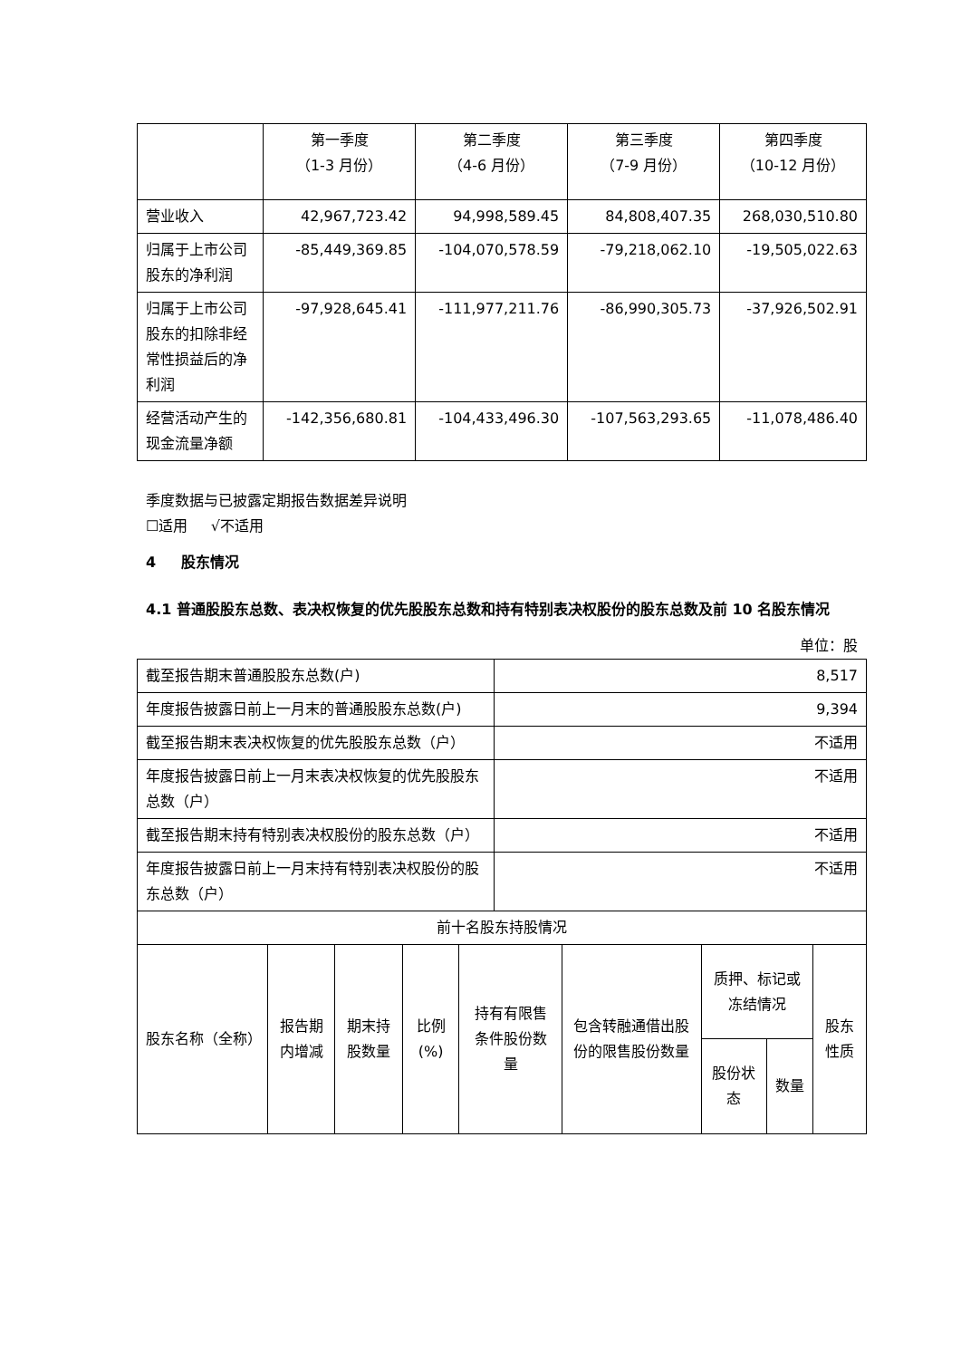| | 第一季度 （1-3 月份） | 第二季度 （4-6 月份） | 第三季度 （7-9 月份） | 第四季度 （10-12 月份） |
| --- | --- | --- | --- | --- |
| 营业收入 | 42,967,723.42 | 94,998,589.45 | 84,808,407.35 | 268,030,510.80 |
| 归属于上市公司股东的净利润 | -85,449,369.85 | -104,070,578.59 | -79,218,062.10 | -19,505,022.63 |
| 归属于上市公司股东的扣除非经常性损益后的净利润 | -97,928,645.41 | -111,977,211.76 | -86,990,305.73 | -37,926,502.91 |
| 经营活动产生的现金流量净额 | -142,356,680.81 | -104,433,496.30 | -107,563,293.65 | -11,078,486.40 |
季度数据与已披露定期报告数据差异说明
☐适用 √不适用
4 股东情况
4.1 普通股股东总数、表决权恢复的优先股股东总数和持有特别表决权股份的股东总数及前 10 名股东情况
单位：股
| 截至报告期末普通股股东总数(户) | 8,517 |
| 年度报告披露日前上一月末的普通股股东总数(户) | 9,394 |
| 截至报告期末表决权恢复的优先股股东总数（户） | 不适用 |
| 年度报告披露日前上一月末表决权恢复的优先股股东总数（户） | 不适用 |
| 截至报告期末持有特别表决权股份的股东总数（户） | 不适用 |
| 年度报告披露日前上一月末持有特别表决权股份的股东总数（户） | 不适用 |
| 前十名股东持股情况 | |
| 股东名称（全称） | 报告期内增减 | 期末持股数量 | 比例(%) | 持有有限售条件股份数量 | 包含转融通借出股份的限售股份数量 | 质押、标记或冻结情况 | | 股东性质 |
| --- | --- | --- | --- | --- | --- | --- | --- | --- |
| | | | | | | 股份状态 | 数量 | |